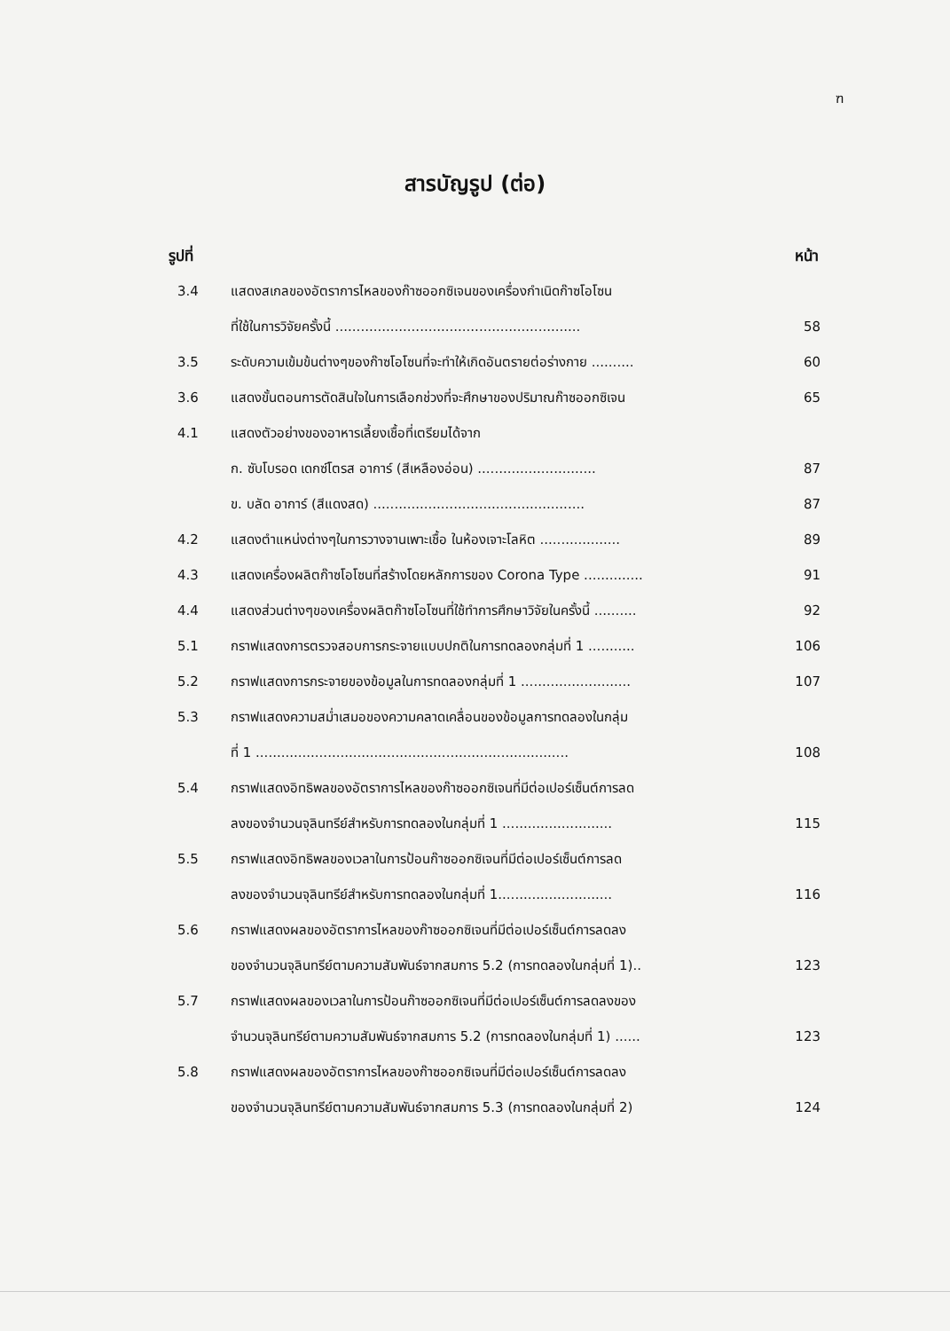ฑ
สารบัญรูป (ต่อ)
รูปที่ หน้า
| 3.4 | แสดงสเกลของอัตราการไหลของก๊าซออกซิเจนของเครื่องกำเนิดก๊าซโอโซน | |
| | ที่ใช้ในการวิจัยครั้งนี้ .......................................................... | 58 |
| 3.5 | ระดับความเข้มข้นต่างๆของก๊าซโอโซนที่จะทำให้เกิดอันตรายต่อร่างกาย .......... | 60 |
| 3.6 | แสดงขั้นตอนการตัดสินใจในการเลือกช่วงที่จะศึกษาของปริมาณก๊าซออกซิเจน | 65 |
| 4.1 | แสดงตัวอย่างของอาหารเลี้ยงเชื้อที่เตรียมได้จาก | |
| | ก. ซับโบรอด เดกซ์โตรส อาการ์ (สีเหลืองอ่อน) ............................ | 87 |
| | ข. บลัด อาการ์ (สีแดงสด) .................................................. | 87 |
| 4.2 | แสดงตำแหน่งต่างๆในการวางจานเพาะเชื้อ ในห้องเจาะโลหิต ................... | 89 |
| 4.3 | แสดงเครื่องผลิตก๊าซโอโซนที่สร้างโดยหลักการของ Corona Type .............. | 91 |
| 4.4 | แสดงส่วนต่างๆของเครื่องผลิตก๊าซโอโซนที่ใช้ทำการศึกษาวิจัยในครั้งนี้ .......... | 92 |
| 5.1 | กราฟแสดงการตรวจสอบการกระจายแบบปกติในการทดลองกลุ่มที่ 1 ........... | 106 |
| 5.2 | กราฟแสดงการกระจายของข้อมูลในการทดลองกลุ่มที่ 1 .......................... | 107 |
| 5.3 | กราฟแสดงความสม่ำเสมอของความคลาดเคลื่อนของข้อมูลการทดลองในกลุ่ม | |
| | ที่ 1 .......................................................................... | 108 |
| 5.4 | กราฟแสดงอิทธิพลของอัตราการไหลของก๊าซออกซิเจนที่มีต่อเปอร์เซ็นต์การลด | |
| | ลงของจำนวนจุลินทรีย์สำหรับการทดลองในกลุ่มที่ 1 .......................... | 115 |
| 5.5 | กราฟแสดงอิทธิพลของเวลาในการป้อนก๊าซออกซิเจนที่มีต่อเปอร์เซ็นต์การลด | |
| | ลงของจำนวนจุลินทรีย์สำหรับการทดลองในกลุ่มที่ 1........................... | 116 |
| 5.6 | กราฟแสดงผลของอัตราการไหลของก๊าซออกซิเจนที่มีต่อเปอร์เซ็นต์การลดลง | |
| | ของจำนวนจุลินทรีย์ตามความสัมพันธ์จากสมการ 5.2 (การทดลองในกลุ่มที่ 1).. | 123 |
| 5.7 | กราฟแสดงผลของเวลาในการป้อนก๊าซออกซิเจนที่มีต่อเปอร์เซ็นต์การลดลงของ | |
| | จำนวนจุลินทรีย์ตามความสัมพันธ์จากสมการ 5.2 (การทดลองในกลุ่มที่ 1) ...... | 123 |
| 5.8 | กราฟแสดงผลของอัตราการไหลของก๊าซออกซิเจนที่มีต่อเปอร์เซ็นต์การลดลง | |
| | ของจำนวนจุลินทรีย์ตามความสัมพันธ์จากสมการ 5.3 (การทดลองในกลุ่มที่ 2) | 124 |